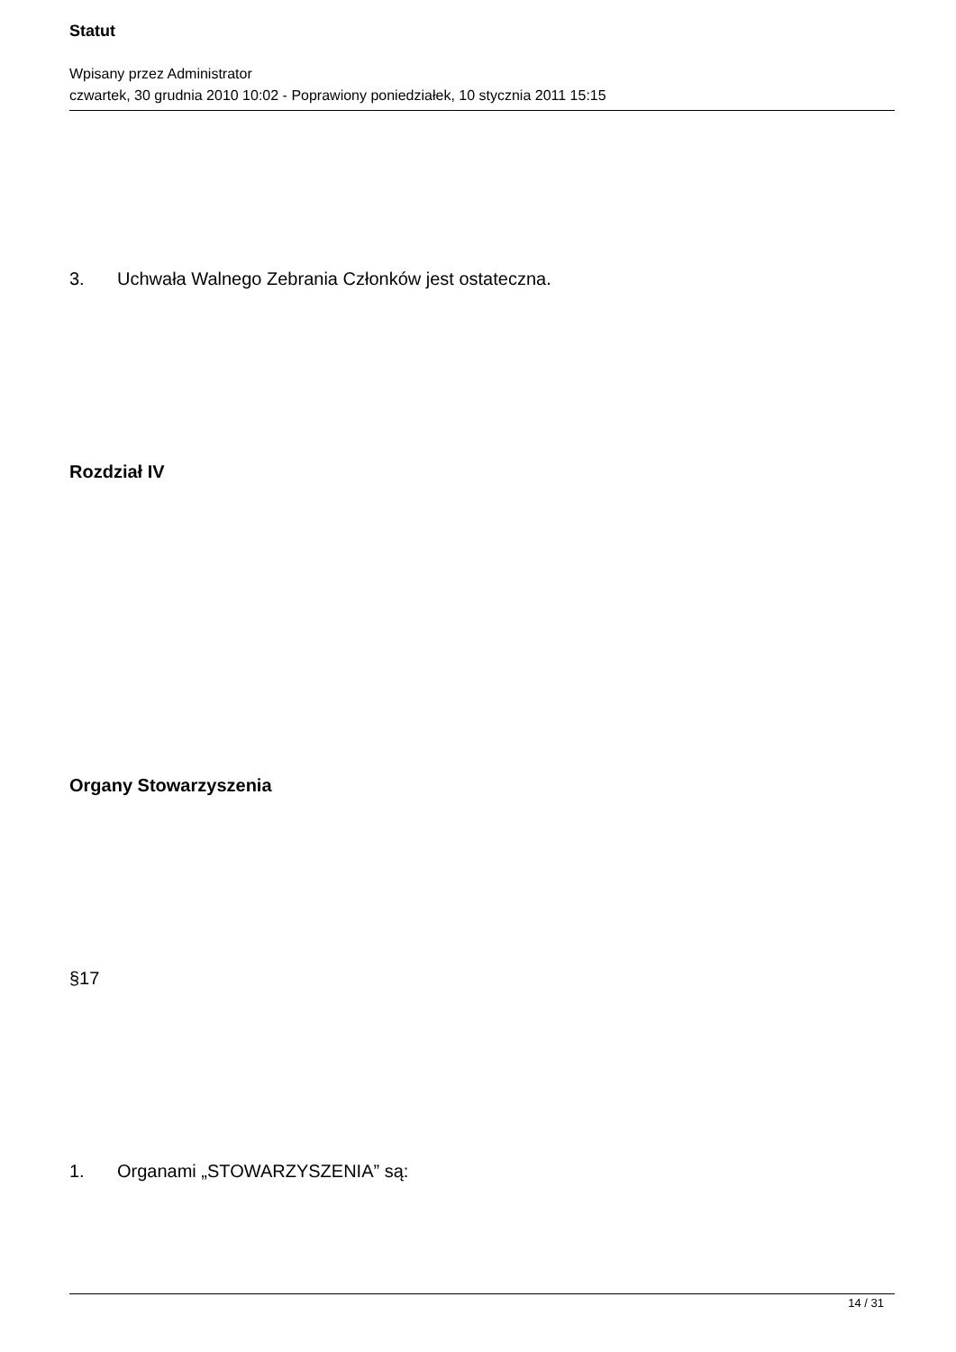Statut
Wpisany przez Administrator
czwartek, 30 grudnia 2010 10:02 - Poprawiony poniedziałek, 10 stycznia 2011 15:15
3. Uchwała Walnego Zebrania Członków jest ostateczna.
Rozdział IV
Organy Stowarzyszenia
§17
1. Organami „STOWARZYSZENIA” są:
14 / 31